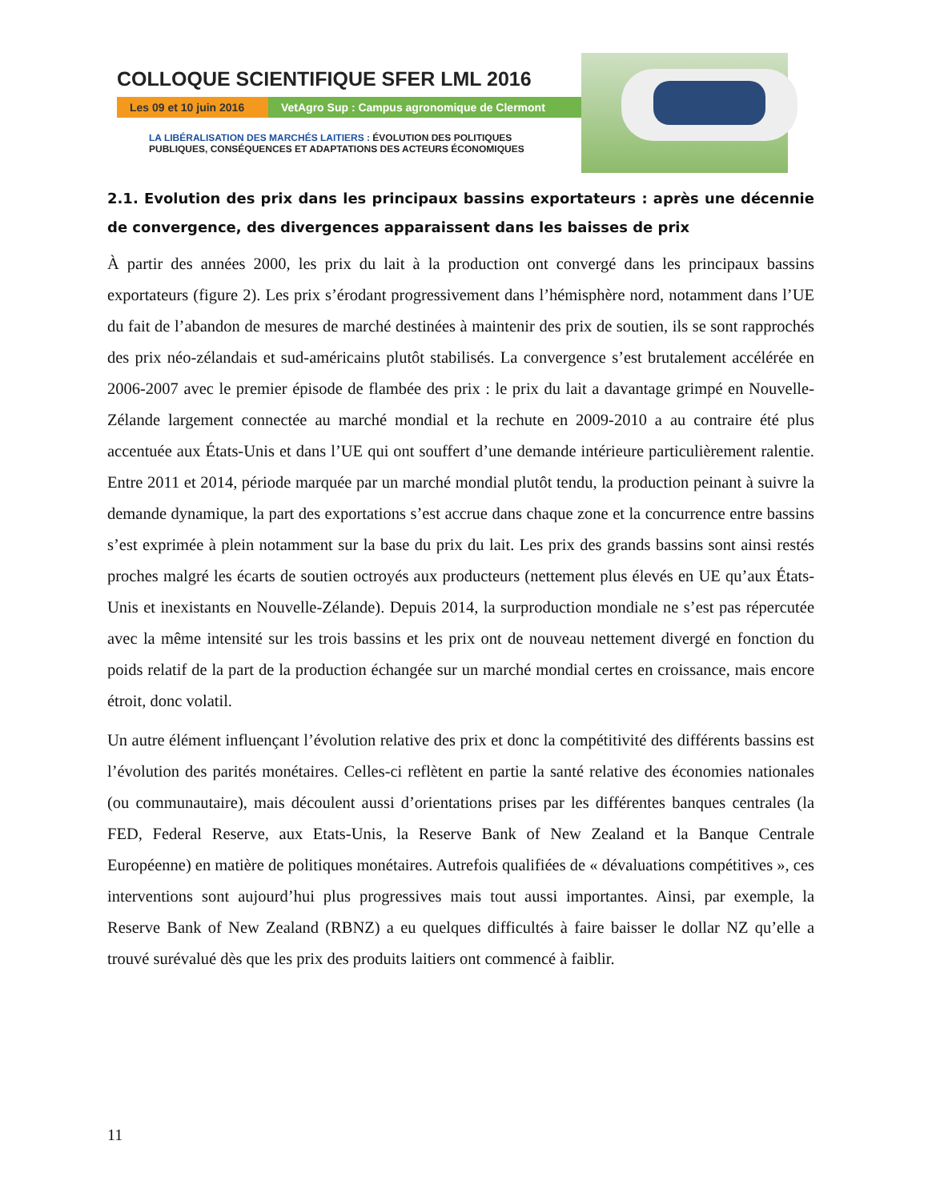COLLOQUE SCIENTIFIQUE SFER LML 2016
Les 09 et 10 juin 2016
VetAgro Sup : Campus agronomique de Clermont
LA LIBÉRALISATION DES MARCHÉS LAITIERS : ÉVOLUTION DES POLITIQUES
PUBLIQUES, CONSÉQUENCES ET ADAPTATIONS DES ACTEURS ÉCONOMIQUES
2.1. Evolution des prix dans les principaux bassins exportateurs : après une décennie de convergence, des divergences apparaissent dans les baisses de prix
À partir des années 2000, les prix du lait à la production ont convergé dans les principaux bassins exportateurs (figure 2). Les prix s’érodant progressivement dans l’hémisphère nord, notamment dans l’UE du fait de l’abandon de mesures de marché destinées à maintenir des prix de soutien, ils se sont rapprochés des prix néo-zélandais et sud-américains plutôt stabilisés. La convergence s’est brutalement accélérée en 2006-2007 avec le premier épisode de flambée des prix : le prix du lait a davantage grimpé en Nouvelle-Zélande largement connectée au marché mondial et la rechute en 2009-2010 a au contraire été plus accentuée aux États-Unis et dans l’UE qui ont souffert d’une demande intérieure particulièrement ralentie. Entre 2011 et 2014, période marquée par un marché mondial plutôt tendu, la production peinant à suivre la demande dynamique, la part des exportations s’est accrue dans chaque zone et la concurrence entre bassins s’est exprimée à plein notamment sur la base du prix du lait. Les prix des grands bassins sont ainsi restés proches malgré les écarts de soutien octroyés aux producteurs (nettement plus élevés en UE qu’aux États-Unis et inexistants en Nouvelle-Zélande). Depuis 2014, la surproduction mondiale ne s’est pas répercutée avec la même intensité sur les trois bassins et les prix ont de nouveau nettement divergé en fonction du poids relatif de la part de la production échangée sur un marché mondial certes en croissance, mais encore étroit, donc volatil.
Un autre élément influençant l’évolution relative des prix et donc la compétitivité des différents bassins est l’évolution des parités monétaires. Celles-ci reflètent en partie la santé relative des économies nationales (ou communautaire), mais découlent aussi d’orientations prises par les différentes banques centrales (la FED, Federal Reserve, aux Etats-Unis, la Reserve Bank of New Zealand et la Banque Centrale Européenne) en matière de politiques monétaires. Autrefois qualifiées de « dévaluations compétitives », ces interventions sont aujourd’hui plus progressives mais tout aussi importantes. Ainsi, par exemple, la Reserve Bank of New Zealand (RBNZ) a eu quelques difficultés à faire baisser le dollar NZ qu’elle a trouvé surévalué dès que les prix des produits laitiers ont commencé à faiblir.
11